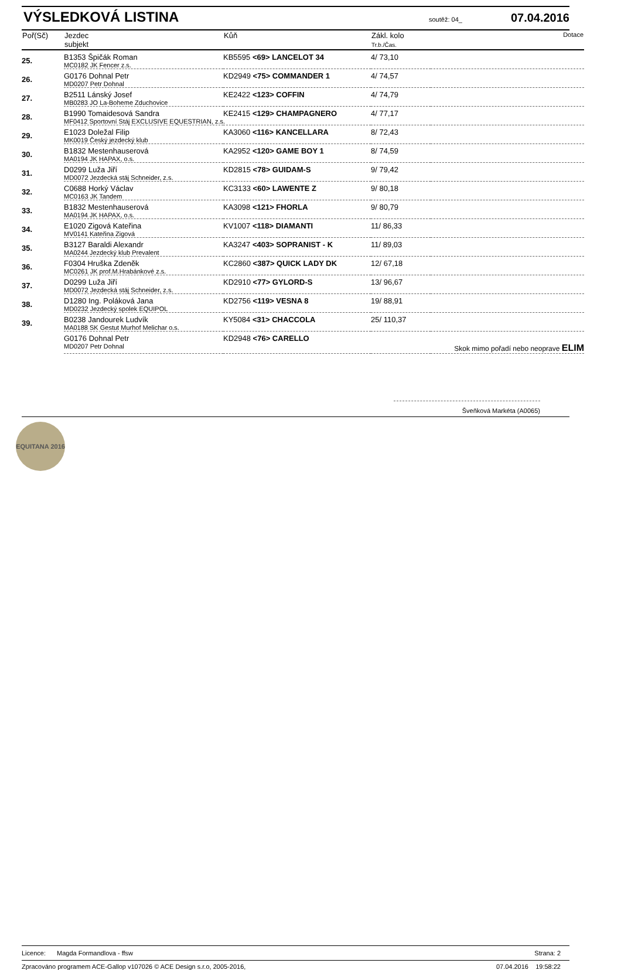VÝSLEDKOVÁ LISTINA
soutěž: 04_ 07.04.2016
| Poř(Sč) | Jezdec subjekt | Kůň | Zákl. kolo Tr.b./Čas. | Dotace |
| --- | --- | --- | --- | --- |
| 25. | B1353 Špičák Roman | KB5595 <69> LANCELOT 34 | 4/ 73,10 | |
| | MC0182 JK Fencer z.s. | | | |
| 26. | G0176 Dohnal Petr | KD2949 <75> COMMANDER 1 | 4/ 74,57 | |
| | MD0207 Petr Dohnal | | | |
| 27. | B2511 Lánský Josef | KE2422 <123> COFFIN | 4/ 74,79 | |
| | MB0283 JO La-Boheme Zduchovice | | | |
| 28. | B1990 Tomaidesová Sandra | KE2415 <129> CHAMPAGNERO | 4/ 77,17 | |
| | MF0412 Sportovní Stáj EXCLUSIVE EQUESTRIAN, z.s. | | | |
| 29. | E1023 Doležal Filip | KA3060 <116> KANCELLARA | 8/ 72,43 | |
| | MK0019 Český jezdecký klub | | | |
| 30. | B1832 Mestenhauserová | KA2952 <120> GAME BOY 1 | 8/ 74,59 | |
| | MA0194 JK HAPAX, o.s. | | | |
| 31. | D0299 Luža Jiří | KD2815 <78> GUIDAM-S | 9/ 79,42 | |
| | MD0072 Jezdecká stáj Schneider, z.s. | | | |
| 32. | C0688 Horký Václav | KC3133 <60> LAWENTE Z | 9/ 80,18 | |
| | MC0163 JK Tandem | | | |
| 33. | B1832 Mestenhauserová | KA3098 <121> FHORLA | 9/ 80,79 | |
| | MA0194 JK HAPAX, o.s. | | | |
| 34. | E1020 Zigová Kateřina | KV1007 <118> DIAMANTI | 11/ 86,33 | |
| | MV0141 Kateřina Zigová | | | |
| 35. | B3127 Baraldi Alexandr | KA3247 <403> SOPRANIST - K | 11/ 89,03 | |
| | MA0244 Jezdecký klub Prevalent | | | |
| 36. | F0304 Hruška Zdeněk | KC2860 <387> QUICK LADY DK | 12/ 67,18 | |
| | MC0261 JK prof.M.Hrabánkové z.s. | | | |
| 37. | D0299 Luža Jiří | KD2910 <77> GYLORD-S | 13/ 96,67 | |
| | MD0072 Jezdecká stáj Schneider, z.s. | | | |
| 38. | D1280 Ing. Poláková Jana | KD2756 <119> VESNA 8 | 19/ 88,91 | |
| | MD0232 Jezdecký spolek EQUIPOL | | | |
| 39. | B0238 Jandourek Ludvík | KY5084 <31> CHACCOLA | 25/ 110,37 | |
| | MA0188 SK Gestut Murhof Melichar o.s. | | | |
| | G0176 Dohnal Petr | KD2948 <76> CARELLO | | |
| | MD0207 Petr Dohnal | | Skok mimo pořadí nebo neoprave ELIM | |
Šveňková Markéta (A0065)
EQUITANA 2016
Licence: Magda Formandlova - ffsw Strana: 2
Zpracováno programem ACE-Gallop v107026 © ACE Design s.r.o, 2005-2016, 07.04.2016 19:58:22